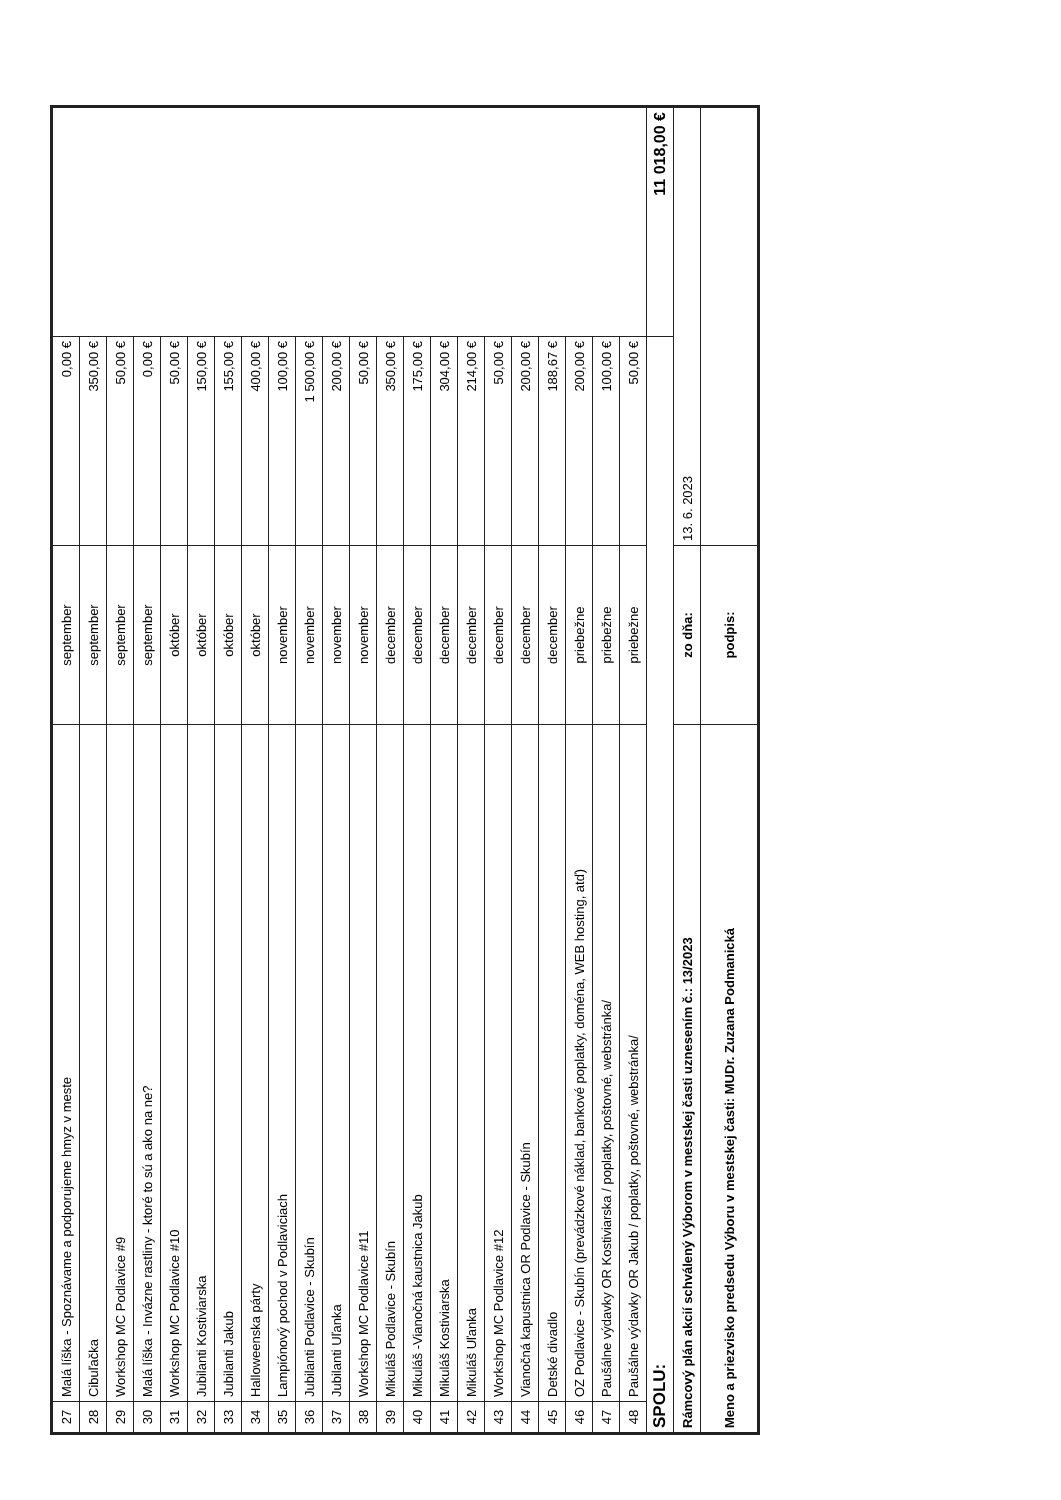| 27 | Malá líška - Spoznávame a podporujeme hmyz v meste | september | 0,00 € | |
| 28 | Cibuľačka | september | 350,00 € | |
| 29 | Workshop MC Podlavice #9 | september | 50,00 € | |
| 30 | Malá líška - Invázne rastliny - ktoré to sú a ako na ne? | september | 0,00 € | |
| 31 | Workshop MC Podlavice #10 | október | 50,00 € | |
| 32 | Jubilanti Kostiviarska | október | 150,00 € | |
| 33 | Jubilanti Jakub | október | 155,00 € | |
| 34 | Halloweenska párty | október | 400,00 € | |
| 35 | Lampiónový pochod v Podlaviciach | november | 100,00 € | |
| 36 | Jubilanti Podlavice - Skubín | november | 1 500,00 € | |
| 37 | Jubilanti Uľanka | november | 200,00 € | |
| 38 | Workshop MC Podlavice #11 | november | 50,00 € | |
| 39 | Mikuláš Podlavice - Skubín | december | 350,00 € | |
| 40 | Mikuláš -Vianočná kaustnica Jakub | december | 175,00 € | |
| 41 | Mikuláš Kostiviarska | december | 304,00 € | |
| 42 | Mikuláš Uľanka | december | 214,00 € | |
| 43 | Workshop MC Podlavice #12 | december | 50,00 € | |
| 44 | Vianočná kapustnica OR Podlavice - Skubín | december | 200,00 € | |
| 45 | Detské divadlo | december | 188,67 € | |
| 46 | OZ Podlavice - Skubín (prevádzkové náklad, bankové poplatky, doména, WEB hosting, atď) | priebežne | 200,00 € | |
| 47 | Paušálne výdavky OR Kostiviarska / poplatky, poštovné, webstránka/ | priebežne | 100,00 € | |
| 48 | Paušálne výdavky OR Jakub / poplatky, poštovné, webstránka/ | priebežne | 50,00 € | |
| SPOLU: | | | | 11 018,00 € |
| Rámcový plán akcií schválený Výborom v mestskej časti uznesením č.: 13/2023 | | zo dňa: | 13. 6. 2023 | |
| Meno a priezvisko predsedu Výboru v mestskej časti: MUDr. Zuzana Podmanická | | podpis: | | |